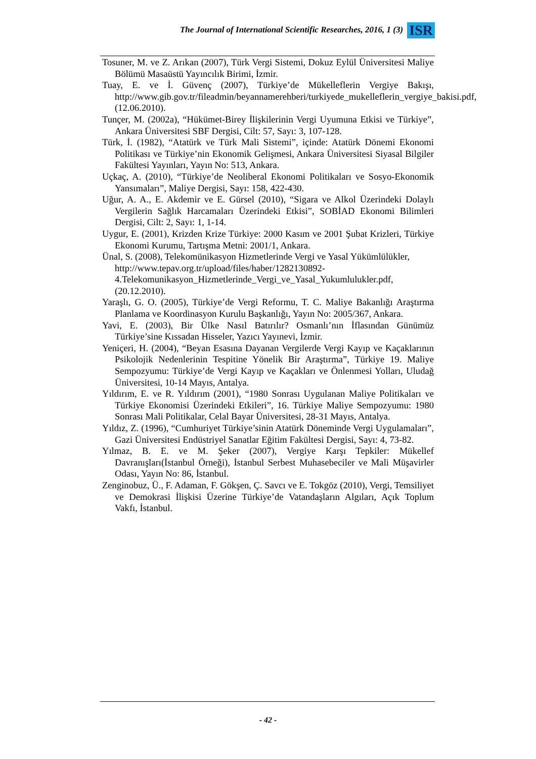The Journal of International Scientific Researches, 2016, 1 (3) ISR
Tosuner, M. ve Z. Arıkan (2007), Türk Vergi Sistemi, Dokuz Eylül Üniversitesi Maliye Bölümü Masaüstü Yayıncılık Birimi, İzmir.
Tuay, E. ve İ. Güvenç (2007), Türkiye’de Mükelleflerin Vergiye Bakışı, http://www.gib.gov.tr/fileadmin/beyannamerehberi/turkiyede_mukelleflerin_vergiye_bakisi.pdf, (12.06.2010).
Tunçer, M. (2002a), “Hükümet-Birey İlişkilerinin Vergi Uyumuna Etkisi ve Türkiye”, Ankara Üniversitesi SBF Dergisi, Cilt: 57, Sayı: 3, 107-128.
Türk, İ. (1982), “Atatürk ve Türk Mali Sistemi”, içinde: Atatürk Dönemi Ekonomi Politikası ve Türkiye’nin Ekonomik Gelişmesi, Ankara Üniversitesi Siyasal Bilgiler Fakültesi Yayınları, Yayın No: 513, Ankara.
Uçkaç, A. (2010), “Türkiye’de Neoliberal Ekonomi Politikaları ve Sosyo-Ekonomik Yansımaları”, Maliye Dergisi, Sayı: 158, 422-430.
Uğur, A. A., E. Akdemir ve E. Gürsel (2010), “Sigara ve Alkol Üzerindeki Dolaylı Vergilerin Sağlık Harcamaları Üzerindeki Etkisi”, SOBİAD Ekonomi Bilimleri Dergisi, Cilt: 2, Sayı: 1, 1-14.
Uygur, E. (2001), Krizden Krize Türkiye: 2000 Kasım ve 2001 Şubat Krizleri, Türkiye Ekonomi Kurumu, Tartışma Metni: 2001/1, Ankara.
Ünal, S. (2008), Telekomünikasyon Hizmetlerinde Vergi ve Yasal Yükümlülükler, http://www.tepav.org.tr/upload/files/haber/1282130892-4.Telekomunikasyon_Hizmetlerinde_Vergi_ve_Yasal_Yukumlulukler.pdf, (20.12.2010).
Yaraşlı, G. O. (2005), Türkiye’de Vergi Reformu, T. C. Maliye Bakanlığı Araştırma Planlama ve Koordinasyon Kurulu Başkanlığı, Yayın No: 2005/367, Ankara.
Yavi, E. (2003), Bir Ülke Nasıl Batırılır? Osmanlı’nın İflasından Günümüz Türkiye’sine Kıssadan Hisseler, Yazıcı Yayınevi, İzmir.
Yeniçeri, H. (2004), “Beyan Esasına Dayanan Vergilerde Vergi Kayıp ve Kaçaklarının Psikolojik Nedenlerinin Tespitine Yönelik Bir Araştırma”, Türkiye 19. Maliye Sempozyumu: Türkiye’de Vergi Kayıp ve Kaçakları ve Önlenmesi Yolları, Uludağ Üniversitesi, 10-14 Mayıs, Antalya.
Yıldırım, E. ve R. Yıldırım (2001), “1980 Sonrası Uygulanan Maliye Politikaları ve Türkiye Ekonomisi Üzerindeki Etkileri”, 16. Türkiye Maliye Sempozyumu: 1980 Sonrası Mali Politikalar, Celal Bayar Üniversitesi, 28-31 Mayıs, Antalya.
Yıldız, Z. (1996), “Cumhuriyet Türkiye’sinin Atatürk Döneminde Vergi Uygulamaları”, Gazi Üniversitesi Endüstriyel Sanatlar Eğitim Fakültesi Dergisi, Sayı: 4, 73-82.
Yılmaz, B. E. ve M. Şeker (2007), Vergiye Karşı Tepkiler: Mükellef Davranışları(İstanbul Örneği), İstanbul Serbest Muhasebeciler ve Mali Müşavirler Odası, Yayın No: 86, İstanbul.
Zenginobuz, Ü., F. Adaman, F. Gökşen, Ç. Savcı ve E. Tokgöz (2010), Vergi, Temsiliyet ve Demokrasi İlişkisi Üzerine Türkiye’de Vatandaşların Algıları, Açık Toplum Vakfı, İstanbul.
- 42 -